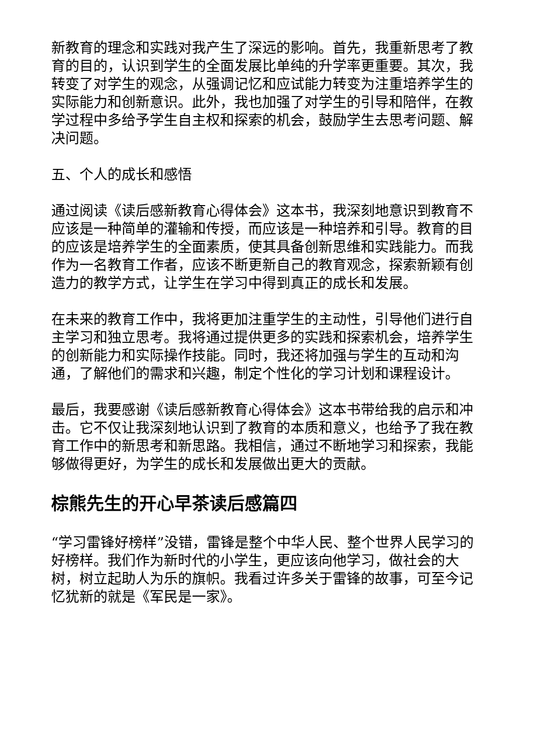新教育的理念和实践对我产生了深远的影响。首先，我重新思考了教育的目的，认识到学生的全面发展比单纯的升学率更重要。其次，我转变了对学生的观念，从强调记忆和应试能力转变为注重培养学生的实际能力和创新意识。此外，我也加强了对学生的引导和陪伴，在教学过程中多给予学生自主权和探索的机会，鼓励学生去思考问题、解决问题。
五、个人的成长和感悟
通过阅读《读后感新教育心得体会》这本书，我深刻地意识到教育不应该是一种简单的灌输和传授，而应该是一种培养和引导。教育的目的应该是培养学生的全面素质，使其具备创新思维和实践能力。而我作为一名教育工作者，应该不断更新自己的教育观念，探索新颖有创造力的教学方式，让学生在学习中得到真正的成长和发展。
在未来的教育工作中，我将更加注重学生的主动性，引导他们进行自主学习和独立思考。我将通过提供更多的实践和探索机会，培养学生的创新能力和实际操作技能。同时，我还将加强与学生的互动和沟通，了解他们的需求和兴趣，制定个性化的学习计划和课程设计。
最后，我要感谢《读后感新教育心得体会》这本书带给我的启示和冲击。它不仅让我深刻地认识到了教育的本质和意义，也给予了我在教育工作中的新思考和新思路。我相信，通过不断地学习和探索，我能够做得更好，为学生的成长和发展做出更大的贡献。
棕熊先生的开心早茶读后感篇四
“学习雷锋好榜样”没错，雷锋是整个中华人民、整个世界人民学习的好榜样。我们作为新时代的小学生，更应该向他学习，做社会的大树，树立起助人为乐的旗帜。我看过许多关于雷锋的故事，可至今记忆犹新的就是《军民是一家》。